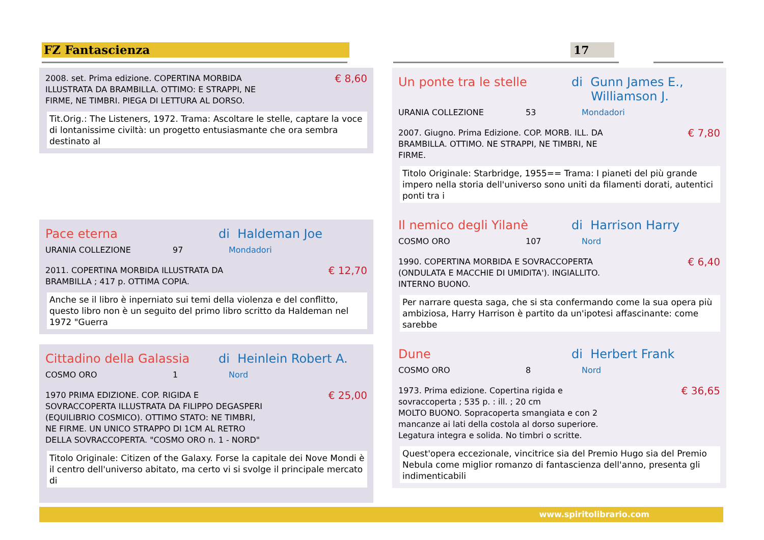FZ Fantascienza 17
2008. set. Prima edizione. COPERTINA MORBIDA
ILLUSTRATA DA BRAMBILLA. OTTIMO: E STRAPPI, NE
FIRME, NE TIMBRI. PIEGA DI LETTURA AL DORSO.
€ 8,60
Tit.Orig.: The Listeners, 1972. Trama: Ascoltare le stelle, captare la voce di lontanissime civiltà: un progetto entusiasmante che ora sembra destinato al
Pace eterna di Haldeman Joe
URANIA COLLEZIONE 97 Mondadori
2011. COPERTINA MORBIDA ILLUSTRATA DA
BRAMBILLA ; 417 p. OTTIMA COPIA.
€ 12,70
Anche se il libro è inperniato sui temi della violenza e del conflitto, questo libro non è un seguito del primo libro scritto da Haldeman nel 1972 "Guerra
Cittadino della Galassia di Heinlein Robert A.
COSMO ORO 1 Nord
1970 PRIMA EDIZIONE. COP. RIGIDA E
SOVRACCOPERTA ILLUSTRATA DA FILIPPO DEGASPERI
(EQUILIBRIO COSMICO). OTTIMO STATO: NE TIMBRI,
NE FIRME. UN UNICO STRAPPO DI 1CM AL RETRO
DELLA SOVRACCOPERTA. "COSMO ORO n. 1 - NORD"
€ 25,00
Titolo Originale: Citizen of the Galaxy. Forse la capitale dei Nove Mondi è il centro dell'universo abitato, ma certo vi si svolge il principale mercato di
Un ponte tra le stelle di Gunn James E.,
Williamson J.
URANIA COLLEZIONE 53 Mondadori
2007. Giugno. Prima Edizione. COP. MORB. ILL. DA
BRAMBILLA. OTTIMO. NE STRAPPI, NE TIMBRI, NE
FIRME.
€ 7,80
Titolo Originale: Starbridge, 1955== Trama: I pianeti del più grande impero nella storia dell'universo sono uniti da filamenti dorati, autentici ponti tra i
Il nemico degli Yilanè di Harrison Harry
COSMO ORO 107 Nord
1990. COPERTINA MORBIDA E SOVRACCOPERTA
(ONDULATA E MACCHIE DI UMIDITA'). INGIALLITO.
INTERNO BUONO.
€ 6,40
Per narrare questa saga, che si sta confermando come la sua opera più ambiziosa, Harry Harrison è partito da un'ipotesi affascinante: come sarebbe
Dune di Herbert Frank
COSMO ORO 8 Nord
1973. Prima edizione. Copertina rigida e
sovraccoperta ; 535 p. : ill. ; 20 cm
MOLTO BUONO. Sopracoperta smangiata e con 2
mancanze ai lati della costola al dorso superiore.
Legatura integra e solida. No timbri o scritte.
€ 36,65
Quest'opera eccezionale, vincitrice sia del Premio Hugo sia del Premio Nebula come miglior romanzo di fantascienza dell'anno, presenta gli indimenticabili
www.spiritolibrario.com